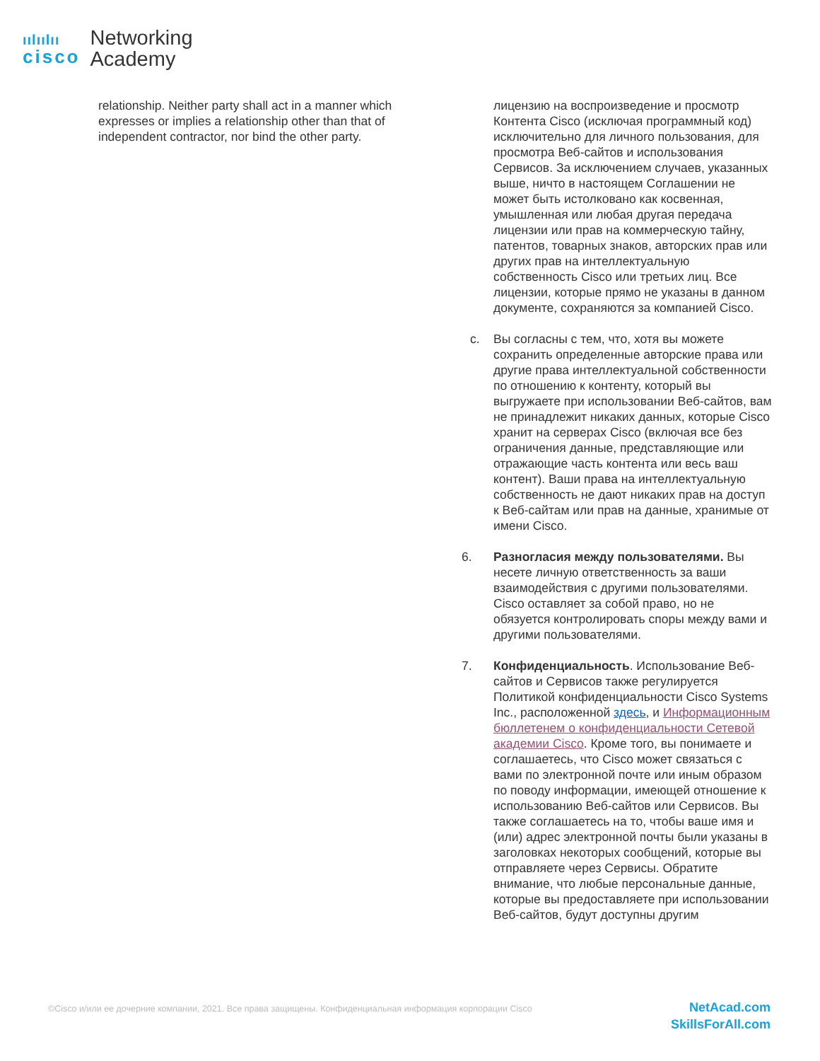ıılıılıı
cisco
Networking
Academy
relationship. Neither party shall act in a manner which expresses or implies a relationship other than that of independent contractor, nor bind the other party.
лицензию на воспроизведение и просмотр Контента Cisco (исключая программный код) исключительно для личного пользования, для просмотра Веб-сайтов и использования Сервисов. За исключением случаев, указанных выше, ничто в настоящем Соглашении не может быть истолковано как косвенная, умышленная или любая другая передача лицензии или прав на коммерческую тайну, патентов, товарных знаков, авторских прав или других прав на интеллектуальную собственность Cisco или третьих лиц. Все лицензии, которые прямо не указаны в данном документе, сохраняются за компанией Cisco.
c. Вы согласны с тем, что, хотя вы можете сохранить определенные авторские права или другие права интеллектуальной собственности по отношению к контенту, который вы выгружаете при использовании Веб-сайтов, вам не принадлежит никаких данных, которые Cisco хранит на серверах Cisco (включая все без ограничения данные, представляющие или отражающие часть контента или весь ваш контент). Ваши права на интеллектуальную собственность не дают никаких прав на доступ к Веб-сайтам или прав на данные, хранимые от имени Cisco.
6. Разногласия между пользователями. Вы несете личную ответственность за ваши взаимодействия с другими пользователями. Cisco оставляет за собой право, но не обязуется контролировать споры между вами и другими пользователями.
7. Конфиденциальность. Использование Веб-сайтов и Сервисов также регулируется Политикой конфиденциальности Cisco Systems Inc., расположенной здесь, и Информационным бюллетенем о конфиденциальности Сетевой академии Cisco. Кроме того, вы понимаете и соглашаетесь, что Cisco может связаться с вами по электронной почте или иным образом по поводу информации, имеющей отношение к использованию Веб-сайтов или Сервисов. Вы также соглашаетесь на то, чтобы ваше имя и (или) адрес электронной почты были указаны в заголовках некоторых сообщений, которые вы отправляете через Сервисы. Обратите внимание, что любые персональные данные, которые вы предоставляете при использовании Веб-сайтов, будут доступны другим
©Cisco и/или ее дочерние компании, 2021. Все права защищены. Конфиденциальная информация корпорации Cisco
NetAcad.com
SkillsForAll.com